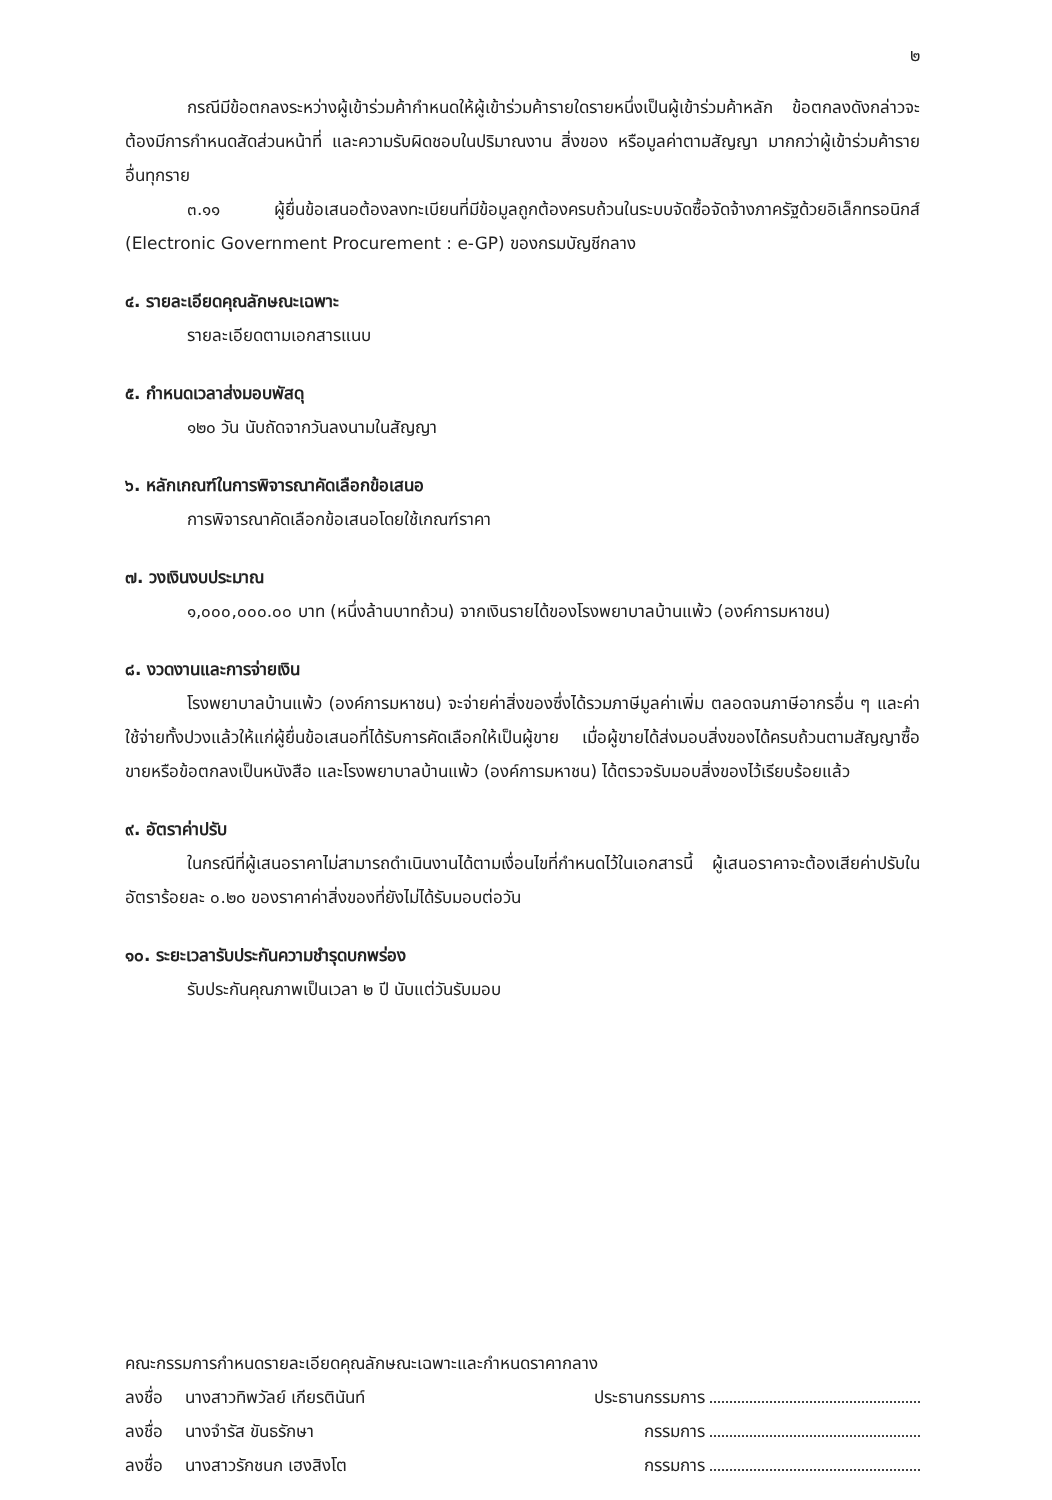๒
กรณีมีข้อตกลงระหว่างผู้เข้าร่วมค้ากำหนดให้ผู้เข้าร่วมค้ารายใดรายหนึ่งเป็นผู้เข้าร่วมค้าหลัก ข้อตกลงดังกล่าวจะต้องมีการกำหนดสัดส่วนหน้าที่ และความรับผิดชอบในปริมาณงาน สิ่งของ หรือมูลค่าตามสัญญา มากกว่าผู้เข้าร่วมค้ารายอื่นทุกราย
๓.๑๑ ผู้ยื่นข้อเสนอต้องลงทะเบียนที่มีข้อมูลถูกต้องครบถ้วนในระบบจัดซื้อจัดจ้างภาครัฐด้วยอิเล็กทรอนิกส์ (Electronic Government Procurement : e-GP) ของกรมบัญชีกลาง
๔. รายละเอียดคุณลักษณะเฉพาะ
รายละเอียดตามเอกสารแนบ
๕. กำหนดเวลาส่งมอบพัสดุ
๑๒๐ วัน นับถัดจากวันลงนามในสัญญา
๖. หลักเกณฑ์ในการพิจารณาคัดเลือกข้อเสนอ
การพิจารณาคัดเลือกข้อเสนอโดยใช้เกณฑ์ราคา
๗. วงเงินงบประมาณ
๑,๐๐๐,๐๐๐.๐๐ บาท (หนึ่งล้านบาทถ้วน) จากเงินรายได้ของโรงพยาบาลบ้านแพ้ว (องค์การมหาชน)
๘. งวดงานและการจ่ายเงิน
โรงพยาบาลบ้านแพ้ว (องค์การมหาชน) จะจ่ายค่าสิ่งของซึ่งได้รวมภาษีมูลค่าเพิ่ม ตลอดจนภาษีอากรอื่น ๆ และค่าใช้จ่ายทั้งปวงแล้วให้แก่ผู้ยื่นข้อเสนอที่ได้รับการคัดเลือกให้เป็นผู้ขาย เมื่อผู้ขายได้ส่งมอบสิ่งของได้ครบถ้วนตามสัญญาซื้อขายหรือข้อตกลงเป็นหนังสือ และโรงพยาบาลบ้านแพ้ว (องค์การมหาชน) ได้ตรวจรับมอบสิ่งของไว้เรียบร้อยแล้ว
๙. อัตราค่าปรับ
ในกรณีที่ผู้เสนอราคาไม่สามารถดำเนินงานได้ตามเงื่อนไขที่กำหนดไว้ในเอกสารนี้ ผู้เสนอราคาจะต้องเสียค่าปรับในอัตราร้อยละ ๐.๒๐ ของราคาค่าสิ่งของที่ยังไม่ได้รับมอบต่อวัน
๑๐. ระยะเวลารับประกันความชำรุดบกพร่อง
รับประกันคุณภาพเป็นเวลา ๒ ปี นับแต่วันรับมอบ
คณะกรรมการกำหนดรายละเอียดคุณลักษณะเฉพาะและกำหนดราคากลาง
ลงชื่อ นางสาวทิพวัลย์ เกียรตินันท์ ประธานกรรมการ
ลงชื่อ นางจำรัส ขันธรักษา กรรมการ
ลงชื่อ นางสาวรักชนก เฮงสิงโต กรรมการ